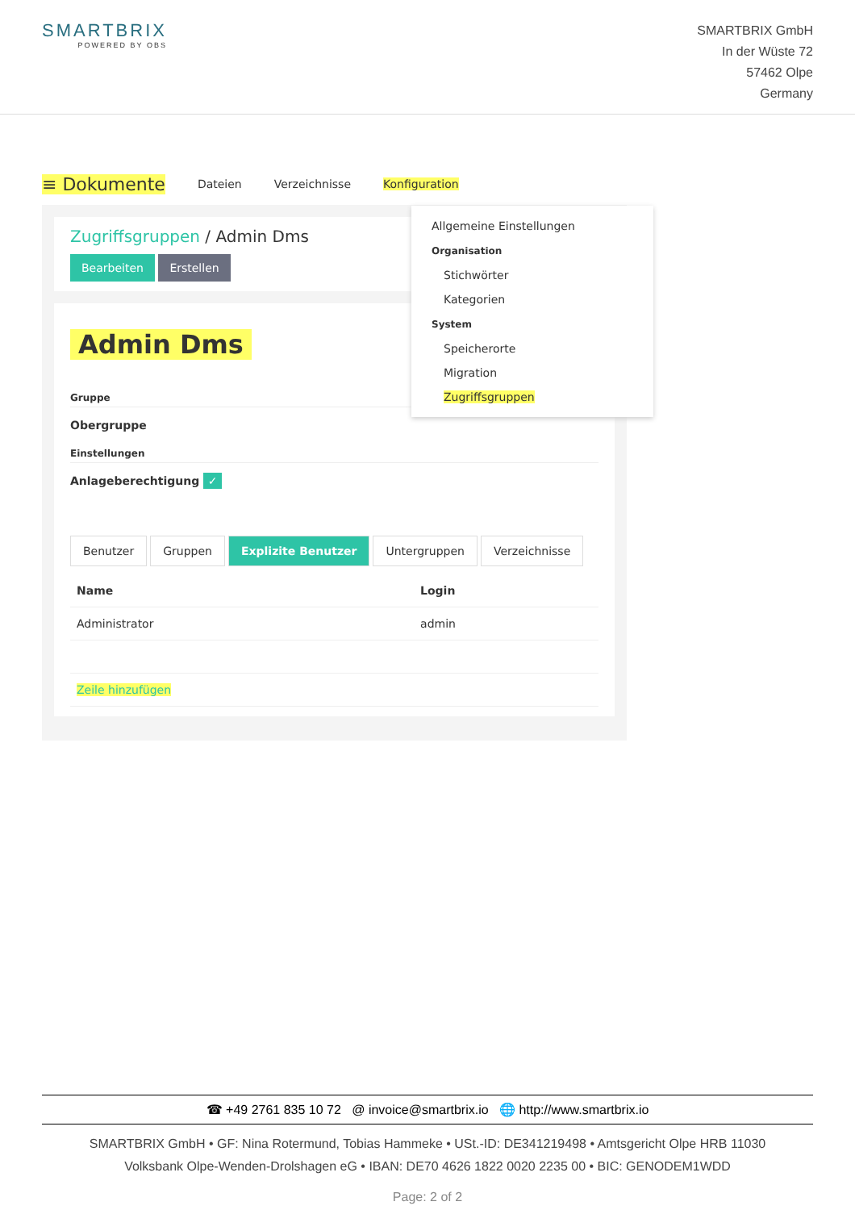SMARTBRIX
POWERED BY OBS
SMARTBRIX GmbH
In der Wüste 72
57462 Olpe
Germany
≡ Dokumente Dateien Verzeichnisse Konfiguration
Zugriffsgruppen / Admin Dms
Bearbeiten Erstellen
Admin Dms
Gruppe
Obergruppe
Einstellungen
Anlageberechtigung ✓
Benutzer Gruppen Explizite Benutzer Untergruppen Verzeichnisse
| Name | Login |
| --- | --- |
| Administrator | admin |
| Zeile hinzufügen | |
Allgemeine Einstellungen
Organisation
Stichwörter
Kategorien
System
Speicherorte
Migration
Zugriffsgruppen
☎ +49 2761 835 10 72 @ invoice@smartbrix.io 🌐 http://www.smartbrix.io
SMARTBRIX GmbH • GF: Nina Rotermund, Tobias Hammeke • USt.-ID: DE341219498 • Amtsgericht Olpe HRB 11030
Volksbank Olpe-Wenden-Drolshagen eG • IBAN: DE70 4626 1822 0020 2235 00 • BIC: GENODEM1WDD
Page: 2 of 2